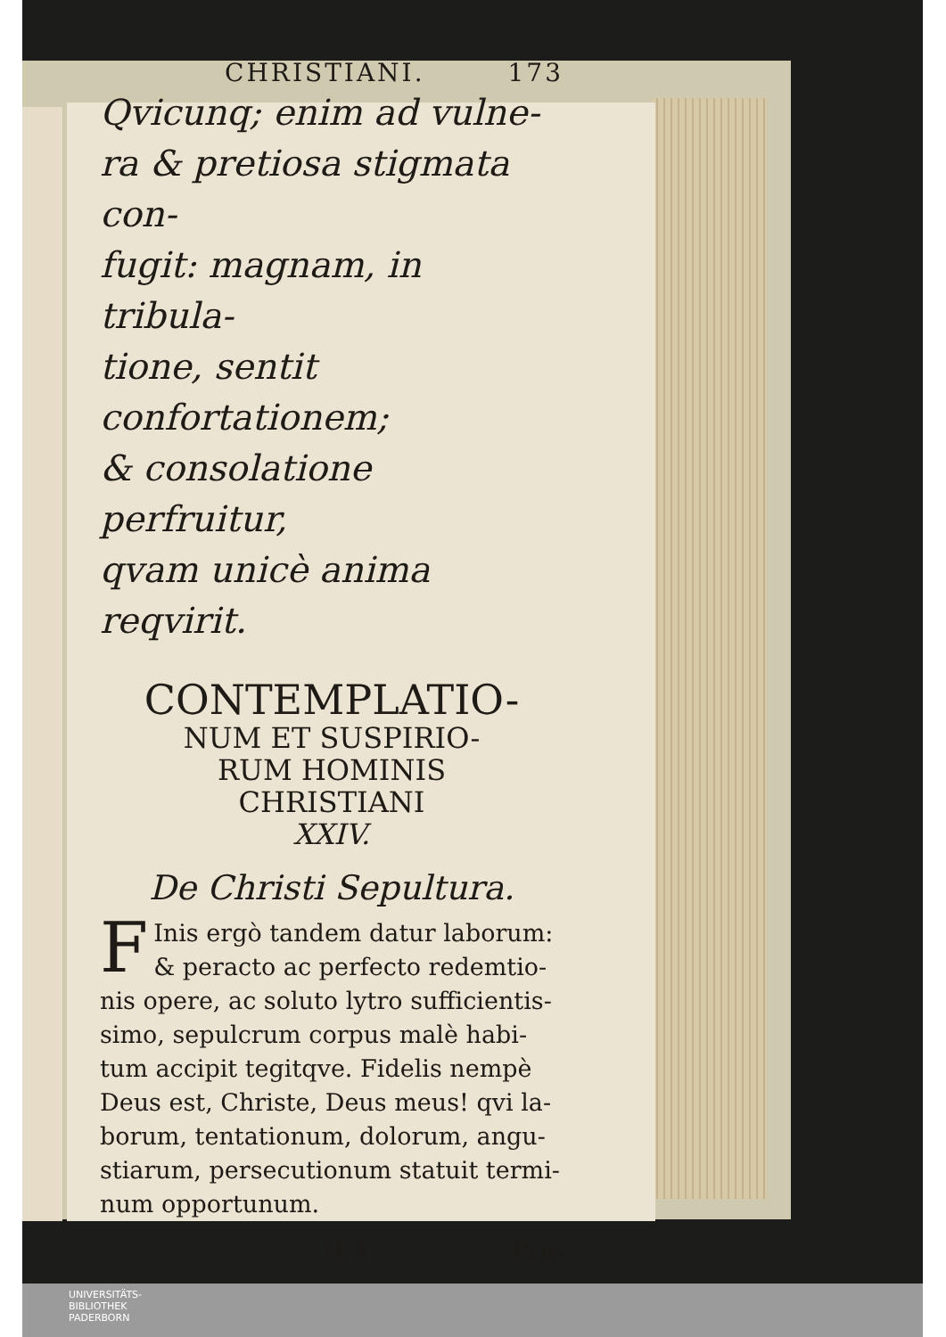CHRISTIANI. 173
Qvicunq; enim ad vulne-
ra & pretiosa stigmata con-
fugit: magnam, in tribula-
tione, sentit confortationem;
& consolatione perfruitur,
qvam unicè anima reqvirit.
CONTEMPLATIO-
NUM ET SUSPIRIO-
RUM HOMINIS
CHRISTIANI
XXIV.
De Christi Sepultura.
FInis ergò tandem datur laborum: & peracto ac perfecto redemtio-nis opere, ac soluto lytro sufficientis-simo, sepulcrum corpus malè habi-tum accipit tegitqve. Fidelis nempè Deus est, Christe, Deus meus! qvi la-borum, tentationum, dolorum, angu-stiarum, persecutionum statuit termi-num opportunum.
H 3 Pro-
UNIVERSITÄTS-
BIBLIOTHEK
PADERBORN